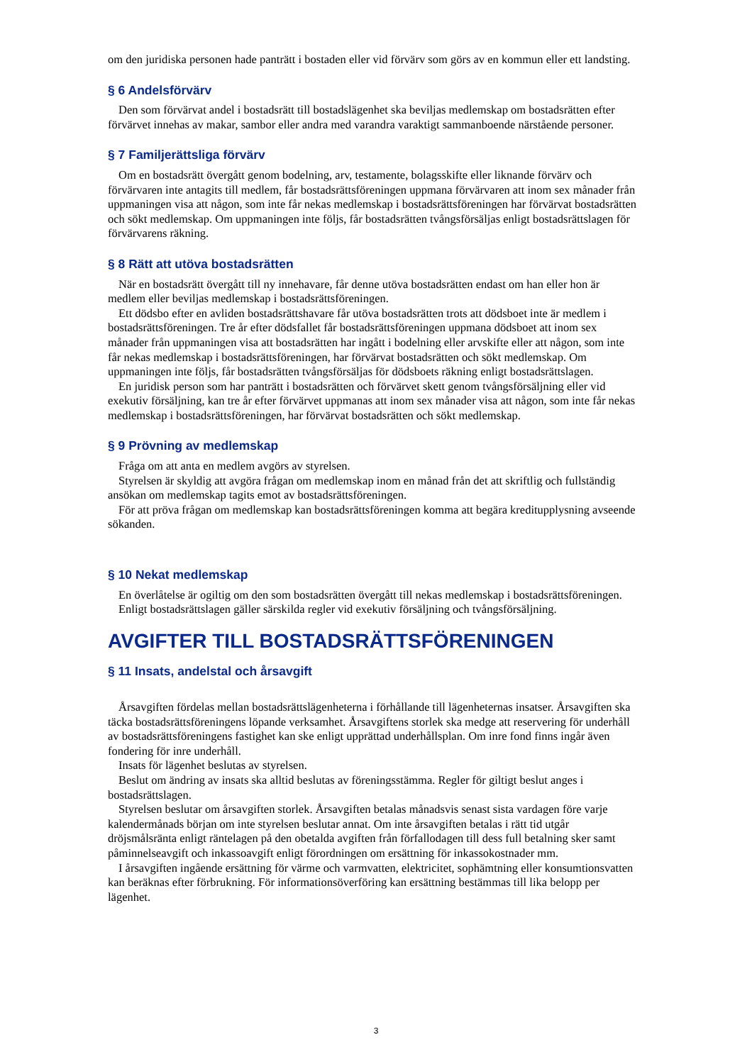om den juridiska personen hade panträtt i bostaden eller vid förvärv som görs av en kommun eller ett landsting.
§ 6 Andelsförvärv
Den som förvärvat andel i bostadsrätt till bostadslägenhet ska beviljas medlemskap om bostadsrätten efter förvärvet innehas av makar, sambor eller andra med varandra varaktigt sammanboende närstående personer.
§ 7 Familjerättsliga förvärv
Om en bostadsrätt övergått genom bodelning, arv, testamente, bolagsskifte eller liknande förvärv och förvärvaren inte antagits till medlem, får bostadsrättsföreningen uppmana förvärvaren att inom sex månader från uppmaningen visa att någon, som inte får nekas medlemskap i bostadsrättsföreningen har förvärvat bostadsrätten och sökt medlemskap. Om uppmaningen inte följs, får bostadsrätten tvångsförsäljas enligt bostadsrättslagen för förvärvarens räkning.
§ 8 Rätt att utöva bostadsrätten
När en bostadsrätt övergått till ny innehavare, får denne utöva bostadsrätten endast om han eller hon är medlem eller beviljas medlemskap i bostadsrättsföreningen.
Ett dödsbo efter en avliden bostadsrättshavare får utöva bostadsrätten trots att dödsboet inte är medlem i bostadsrättsföreningen. Tre år efter dödsfallet får bostadsrättsföreningen uppmana dödsboet att inom sex månader från uppmaningen visa att bostadsrätten har ingått i bodelning eller arvskifte eller att någon, som inte får nekas medlemskap i bostadsrättsföreningen, har förvärvat bostadsrätten och sökt medlemskap. Om uppmaningen inte följs, får bostadsrätten tvångsförsäljas för dödsboets räkning enligt bostadsrättslagen.
En juridisk person som har panträtt i bostadsrätten och förvärvet skett genom tvångsförsäljning eller vid exekutiv försäljning, kan tre år efter förvärvet uppmanas att inom sex månader visa att någon, som inte får nekas medlemskap i bostadsrättsföreningen, har förvärvat bostadsrätten och sökt medlemskap.
§ 9 Prövning av medlemskap
Fråga om att anta en medlem avgörs av styrelsen.
Styrelsen är skyldig att avgöra frågan om medlemskap inom en månad från det att skriftlig och fullständig ansökan om medlemskap tagits emot av bostadsrättsföreningen.
För att pröva frågan om medlemskap kan bostadsrättsföreningen komma att begära kreditupplysning avseende sökanden.
§ 10 Nekat medlemskap
En överlåtelse är ogiltig om den som bostadsrätten övergått till nekas medlemskap i bostadsrättsföreningen.
Enligt bostadsrättslagen gäller särskilda regler vid exekutiv försäljning och tvångsförsäljning.
AVGIFTER TILL BOSTADSRÄTTSFÖRENINGEN
§ 11 Insats, andelstal och årsavgift
Årsavgiften fördelas mellan bostadsrättslägenheterna i förhållande till lägenheternas insatser. Årsavgiften ska täcka bostadsrättsföreningens löpande verksamhet. Årsavgiftens storlek ska medge att reservering för underhåll av bostadsrättsföreningens fastighet kan ske enligt upprättad underhållsplan. Om inre fond finns ingår även fondering för inre underhåll.
Insats för lägenhet beslutas av styrelsen.
Beslut om ändring av insats ska alltid beslutas av föreningsstämma. Regler för giltigt beslut anges i bostadsrättslagen.
Styrelsen beslutar om årsavgiften storlek. Årsavgiften betalas månadsvis senast sista vardagen före varje kalendermånads början om inte styrelsen beslutar annat. Om inte årsavgiften betalas i rätt tid utgår dröjsmålsränta enligt räntelagen på den obetalda avgiften från förfallodagen till dess full betalning sker samt påminnelseavgift och inkassoavgift enligt förordningen om ersättning för inkassokostnader mm.
I årsavgiften ingående ersättning för värme och varmvatten, elektricitet, sophämtning eller konsumtionsvatten kan beräknas efter förbrukning. För informationsöverföring kan ersättning bestämmas till lika belopp per lägenhet.
3